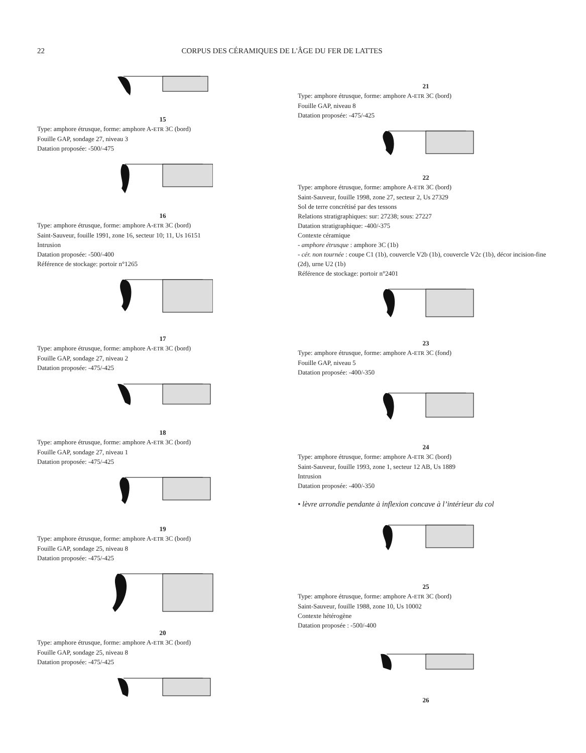22 CORPUS DES CÉRAMIQUES DE L'ÂGE DU FER DE LATTES
15
Type: amphore étrusque, forme: amphore A-ETR 3C (bord)
Fouille GAP, sondage 27, niveau 3
Datation proposée: -500/-475
16
Type: amphore étrusque, forme: amphore A-ETR 3C (bord)
Saint-Sauveur, fouille 1991, zone 16, secteur 10; 11, Us 16151
Intrusion
Datation proposée: -500/-400
Référence de stockage: portoir n°1265
17
Type: amphore étrusque, forme: amphore A-ETR 3C (bord)
Fouille GAP, sondage 27, niveau 2
Datation proposée: -475/-425
18
Type: amphore étrusque, forme: amphore A-ETR 3C (bord)
Fouille GAP, sondage 27, niveau 1
Datation proposée: -475/-425
19
Type: amphore étrusque, forme: amphore A-ETR 3C (bord)
Fouille GAP, sondage 25, niveau 8
Datation proposée: -475/-425
20
Type: amphore étrusque, forme: amphore A-ETR 3C (bord)
Fouille GAP, sondage 25, niveau 8
Datation proposée: -475/-425
21
Type: amphore étrusque, forme: amphore A-ETR 3C (bord)
Fouille GAP, niveau 8
Datation proposée: -475/-425
22
Type: amphore étrusque, forme: amphore A-ETR 3C (bord)
Saint-Sauveur, fouille 1998, zone 27, secteur 2, Us 27329
Sol de terre concrétisé par des tessons
Relations stratigraphiques: sur: 27238; sous: 27227
Datation stratigraphique: -400/-375
Contexte céramique
- amphore étrusque : amphore 3C (1b)
- cér. non tournée : coupe C1 (1b), couvercle V2b (1b), couvercle V2c (1b), décor incision-fine (2d), urne U2 (1b)
Référence de stockage: portoir n°2401
23
Type: amphore étrusque, forme: amphore A-ETR 3C (fond)
Fouille GAP, niveau 5
Datation proposée: -400/-350
24
Type: amphore étrusque, forme: amphore A-ETR 3C (bord)
Saint-Sauveur, fouille 1993, zone 1, secteur 12 AB, Us 1889
Intrusion
Datation proposée: -400/-350
• lèvre arrondie pendante à inflexion concave à l’intérieur du col
25
Type: amphore étrusque, forme: amphore A-ETR 3C (bord)
Saint-Sauveur, fouille 1988, zone 10, Us 10002
Contexte hétérogène
Datation proposée : -500/-400
26